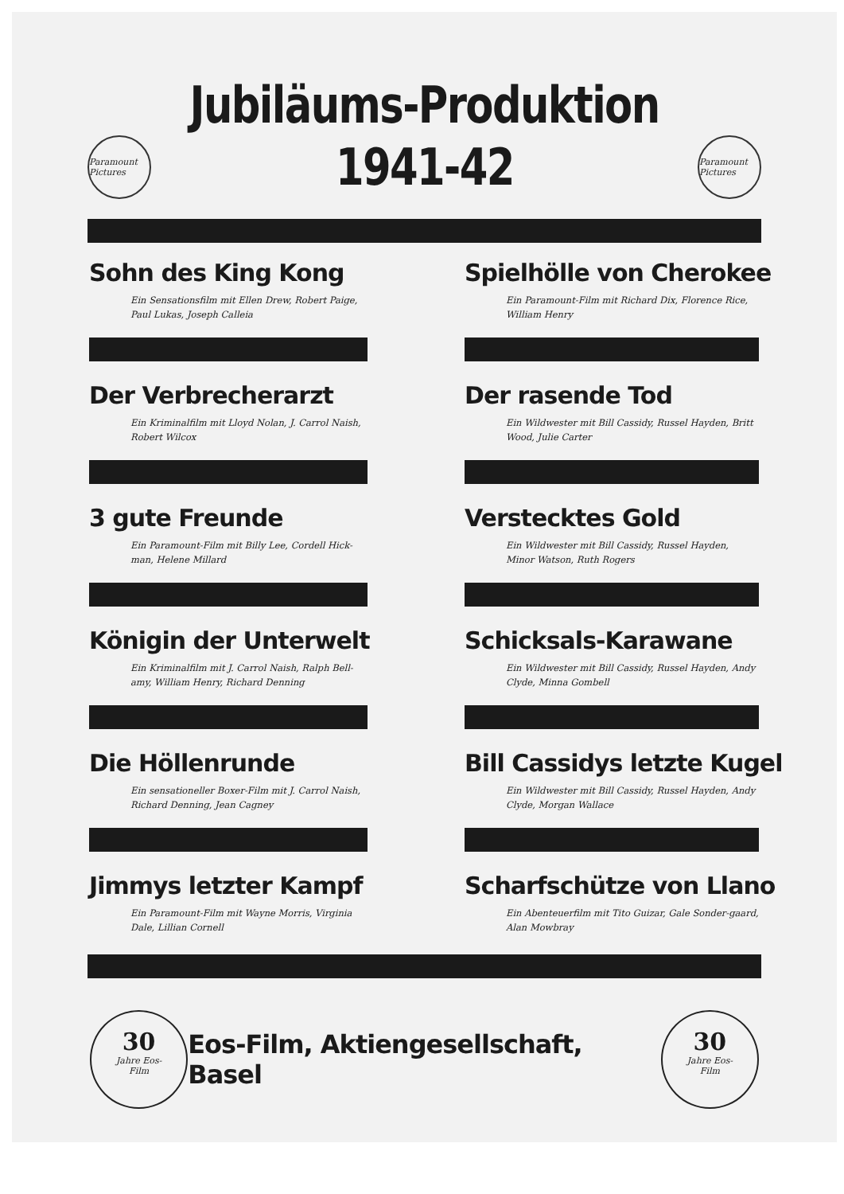Jubiläums-Produktion
Paramount Pictures
1941-42
Paramount Pictures
Sohn des King Kong
Ein Sensationsfilm mit Ellen Drew, Robert Paige, Paul Lukas, Joseph Calleia
Spielhölle von Cherokee
Ein Paramount-Film mit Richard Dix, Florence Rice, William Henry
Der Verbrecherarzt
Ein Kriminalfilm mit Lloyd Nolan, J. Carrol Naish, Robert Wilcox
Der rasende Tod
Ein Wildwester mit Bill Cassidy, Russel Hayden, Britt Wood, Julie Carter
3 gute Freunde
Ein Paramount-Film mit Billy Lee, Cordell Hick-man, Helene Millard
Verstecktes Gold
Ein Wildwester mit Bill Cassidy, Russel Hayden, Minor Watson, Ruth Rogers
Königin der Unterwelt
Ein Kriminalfilm mit J. Carrol Naish, Ralph Bell-amy, William Henry, Richard Denning
Schicksals-Karawane
Ein Wildwester mit Bill Cassidy, Russel Hayden, Andy Clyde, Minna Gombell
Die Höllenrunde
Ein sensationeller Boxer-Film mit J. Carrol Naish, Richard Denning, Jean Cagney
Bill Cassidys letzte Kugel
Ein Wildwester mit Bill Cassidy, Russel Hayden, Andy Clyde, Morgan Wallace
Jimmys letzter Kampf
Ein Paramount-Film mit Wayne Morris, Virginia Dale, Lillian Cornell
Scharfschütze von Llano
Ein Abenteuerfilm mit Tito Guizar, Gale Sonder-gaard, Alan Mowbray
30
Jahre Eos-
Film
Eos-Film, Aktiengesellschaft, Basel
30
Jahre Eos-
Film